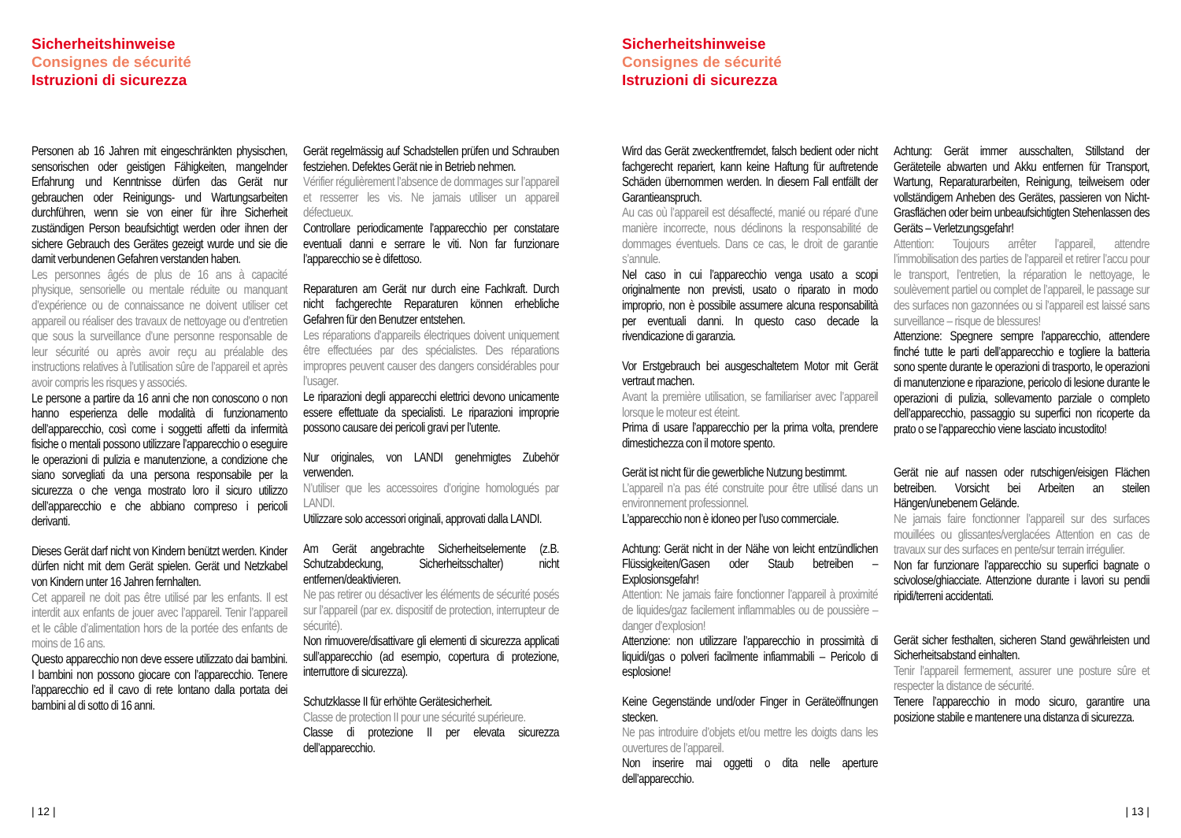Sicherheitshinweise
Consignes de sécurité
Istruzioni di sicurezza
Personen ab 16 Jahren mit eingeschränkten physischen, sensorischen oder geistigen Fähigkeiten, mangelnder Erfahrung und Kenntnisse dürfen das Gerät nur gebrauchen oder Reinigungs- und Wartungsarbeiten durchführen, wenn sie von einer für ihre Sicherheit zuständigen Person beaufsichtigt werden oder ihnen der sichere Gebrauch des Gerätes gezeigt wurde und sie die damit verbundenen Gefahren verstanden haben.
Les personnes âgés de plus de 16 ans à capacité physique, sensorielle ou mentale réduite ou manquant d’expérience ou de connaissance ne doivent utiliser cet appareil ou réaliser des travaux de nettoyage ou d’entretien que sous la surveillance d’une personne responsable de leur sécurité ou après avoir reçu au préalable des instructions relatives à l’utilisation sûre de l’appareil et après avoir compris les risques y associés.
Le persone a partire da 16 anni che non conoscono o non hanno esperienza delle modalità di funzionamento dell’apparecchio, così come i soggetti affetti da infermità fisiche o mentali possono utilizzare l’apparecchio o eseguire le operazioni di pulizia e manutenzione, a condizione che siano sorvegliati da una persona responsabile per la sicurezza o che venga mostrato loro il sicuro utilizzo dell’apparecchio e che abbiano compreso i pericoli derivanti.
Dieses Gerät darf nicht von Kindern benützt werden. Kinder dürfen nicht mit dem Gerät spielen. Gerät und Netzkabel von Kindern unter 16 Jahren fernhalten.
Cet appareil ne doit pas être utilisé par les enfants. Il est interdit aux enfants de jouer avec l’appareil. Tenir l’appareil et le câble d’alimentation hors de la portée des enfants de moins de 16 ans.
Questo apparecchio non deve essere utilizzato dai bambini. I bambini non possono giocare con l’apparecchio. Tenere l’apparecchio ed il cavo di rete lontano dalla portata dei bambini al di sotto di 16 anni.
Gerät regelmässig auf Schadstellen prüfen und Schrauben festziehen. Defektes Gerät nie in Betrieb nehmen.
Vérifier régulièrement l’absence de dommages sur l’appareil et resserrer les vis. Ne jamais utiliser un appareil défectueux.
Controllare periodicamente l’apparecchio per constatare eventuali danni e serrare le viti. Non far funzionare l’apparecchio se è difettoso.
Reparaturen am Gerät nur durch eine Fachkraft. Durch nicht fachgerechte Reparaturen können erhebliche Gefahren für den Benutzer entstehen.
Les réparations d’appareils électriques doivent uniquement être effectuées par des spécialistes. Des réparations impropres peuvent causer des dangers considérables pour l’usager.
Le riparazioni degli apparecchi elettrici devono unicamente essere effettuate da specialisti. Le riparazioni improprie possono causare dei pericoli gravi per l’utente.
Nur originales, von LANDI genehmigtes Zubehör verwenden.
N’utiliser que les accessoires d’origine homologués par LANDI.
Utilizzare solo accessori originali, approvati dalla LANDI.
Am Gerät angebrachte Sicherheitselemente (z.B. Schutzabdeckung, Sicherheitsschalter) nicht entfernen/deaktivieren.
Ne pas retirer ou désactiver les éléments de sécurité posés sur l’appareil (par ex. dispositif de protection, interrupteur de sécurité).
Non rimuovere/disattivare gli elementi di sicurezza applicati sull’apparecchio (ad esempio, copertura di protezione, interruttore di sicurezza).
Schutzklasse II für erhöhte Gerätesicherheit.
Classe de protection II pour une sécurité supérieure.
Classe di protezione II per elevata sicurezza dell’apparecchio.
| 12 |
Sicherheitshinweise
Consignes de sécurité
Istruzioni di sicurezza
Wird das Gerät zweckentfremdet, falsch bedient oder nicht fachgerecht repariert, kann keine Haftung für auftretende Schäden übernommen werden. In diesem Fall entfällt der Garantieanspruch.
Au cas où l’appareil est désaffecté, manié ou réparé d’une manière incorrecte, nous déclinons la responsabilité de dommages éventuels. Dans ce cas, le droit de garantie s’annule.
Nel caso in cui l’apparecchio venga usato a scopi originalmente non previsti, usato o riparato in modo improprio, non è possibile assumere alcuna responsabilità per eventuali danni. In questo caso decade la rivendicazione di garanzia.
Vor Erstgebrauch bei ausgeschaltetem Motor mit Gerät vertraut machen.
Avant la première utilisation, se familiariser avec l’appareil lorsque le moteur est éteint.
Prima di usare l’apparecchio per la prima volta, prendere dimestichezza con il motore spento.
Gerät ist nicht für die gewerbliche Nutzung bestimmt.
L’appareil n’a pas été construite pour être utilisé dans un environnement professionnel.
L’apparecchio non è idoneo per l’uso commerciale.
Achtung: Gerät nicht in der Nähe von leicht entzündlichen Flüssigkeiten/Gasen oder Staub betreiben – Explosionsgefahr!
Attention: Ne jamais faire fonctionner l’appareil à proximité de liquides/gaz facilement inflammables ou de poussière – danger d’explosion!
Attenzione: non utilizzare l’apparecchio in prossimità di liquidi/gas o polveri facilmente infiammabili – Pericolo di esplosione!
Keine Gegenstände und/oder Finger in Geräteöffnungen stecken.
Ne pas introduire d’objets et/ou mettre les doigts dans les ouvertures de l’appareil.
Non inserire mai oggetti o dita nelle aperture dell’apparecchio.
Achtung: Gerät immer ausschalten, Stillstand der Geräteteile abwarten und Akku entfernen für Transport, Wartung, Reparaturarbeiten, Reinigung, teilweisem oder vollständigem Anheben des Gerätes, passieren von Nicht-Grasflächen oder beim unbeaufsichtigten Stehenlassen des Geräts – Verletzungsgefahr!
Attention: Toujours arrêter l’appareil, attendre l’immobilisation des parties de l’appareil et retirer l’accu pour le transport, l’entretien, la réparation le nettoyage, le soulèvement partiel ou complet de l’appareil, le passage sur des surfaces non gazonnées ou si l’appareil est laissé sans surveillance – risque de blessures!
Attenzione: Spegnere sempre l’apparecchio, attendere finché tutte le parti dell’apparecchio e togliere la batteria sono spente durante le operazioni di trasporto, le operazioni di manutenzione e riparazione, pericolo di lesione durante le operazioni di pulizia, sollevamento parziale o completo dell’apparecchio, passaggio su superfici non ricoperte da prato o se l’apparecchio viene lasciato incustodito!
Gerät nie auf nassen oder rutschigen/eisigen Flächen betreiben. Vorsicht bei Arbeiten an steilen Hängen/unebenem Gelände.
Ne jamais faire fonctionner l’appareil sur des surfaces mouillées ou glissantes/verglacées Attention en cas de travaux sur des surfaces en pente/sur terrain irrégulier.
Non far funzionare l’apparecchio su superfici bagnate o scivolose/ghiacciate. Attenzione durante i lavori su pendii ripidi/terreni accidentati.
Gerät sicher festhalten, sicheren Stand gewährleisten und Sicherheitsabstand einhalten.
Tenir l’appareil fermement, assurer une posture sûre et respecter la distance de sécurité.
Tenere l’apparecchio in modo sicuro, garantire una posizione stabile e mantenere una distanza di sicurezza.
| 13 |